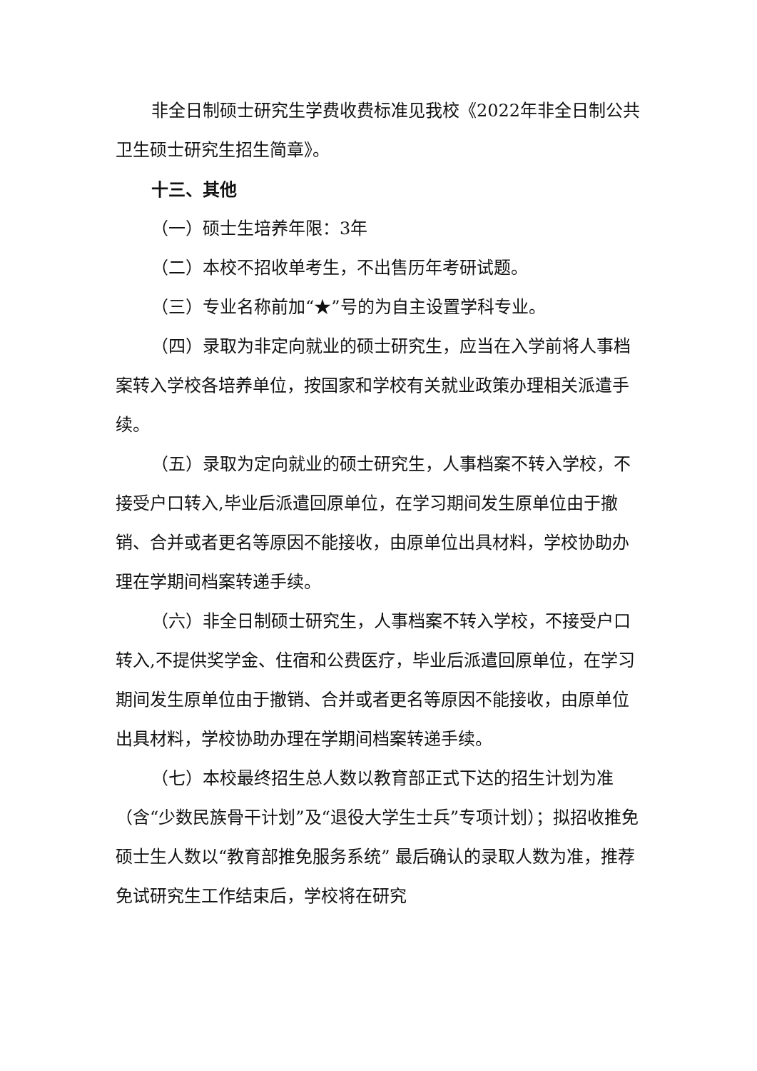非全日制硕士研究生学费收费标准见我校《2022年非全日制公共卫生硕士研究生招生简章》。
十三、其他
（一）硕士生培养年限：3年
（二）本校不招收单考生，不出售历年考研试题。
（三）专业名称前加“★”号的为自主设置学科专业。
（四）录取为非定向就业的硕士研究生，应当在入学前将人事档案转入学校各培养单位，按国家和学校有关就业政策办理相关派遣手续。
（五）录取为定向就业的硕士研究生，人事档案不转入学校，不接受户口转入,毕业后派遣回原单位，在学习期间发生原单位由于撤销、合并或者更名等原因不能接收，由原单位出具材料，学校协助办理在学期间档案转递手续。
（六）非全日制硕士研究生，人事档案不转入学校，不接受户口转入,不提供奖学金、住宿和公费医疗，毕业后派遣回原单位，在学习期间发生原单位由于撤销、合并或者更名等原因不能接收，由原单位出具材料，学校协助办理在学期间档案转递手续。
（七）本校最终招生总人数以教育部正式下达的招生计划为准（含“少数民族骨干计划”及“退役大学生士兵”专项计划）；拟招收推免硕士生人数以“教育部推免服务系统” 最后确认的录取人数为准，推荐免试研究生工作结束后，学校将在研究